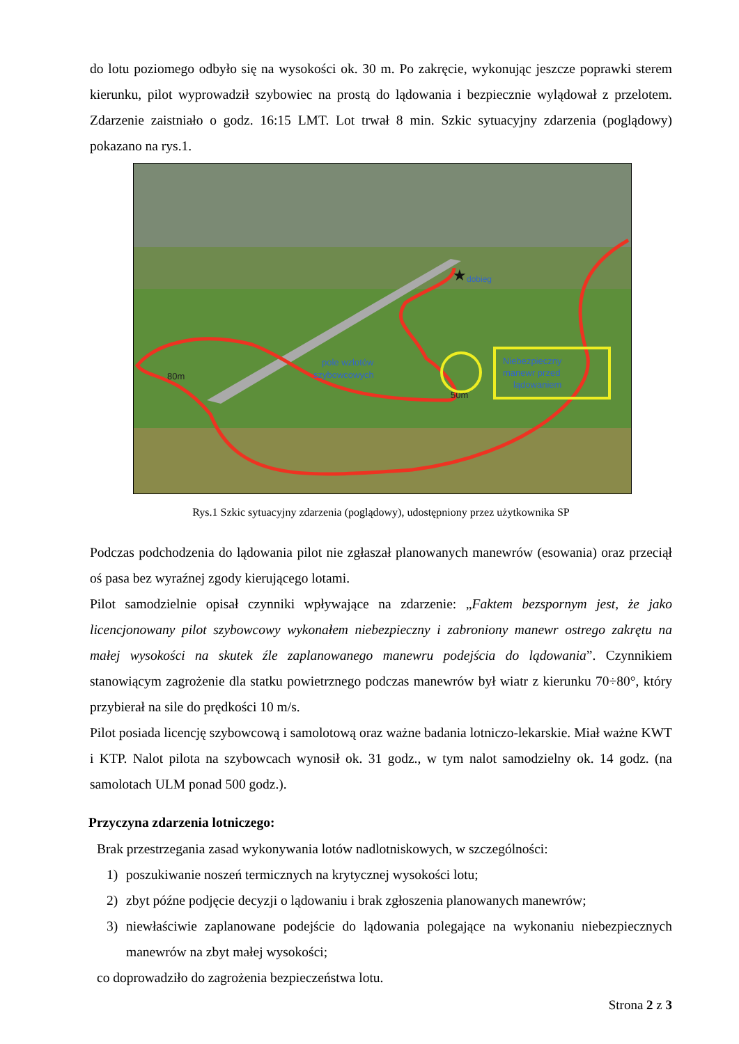do lotu poziomego odbyło się na wysokości ok. 30 m. Po zakręcie, wykonując jeszcze poprawki sterem kierunku, pilot wyprowadził szybowiec na prostą do lądowania i bezpiecznie wylądował z przelotem. Zdarzenie zaistniało o godz. 16:15 LMT. Lot trwał 8 min. Szkic sytuacyjny zdarzenia (poglądowy) pokazano na rys.1.
★
dobieg
80m
50m
pole wzlotów
szybowcowych
Niebezpieczny
manewr przed
lądowaniem
Rys.1 Szkic sytuacyjny zdarzenia (poglądowy), udostępniony przez użytkownika SP
Podczas podchodzenia do lądowania pilot nie zgłaszał planowanych manewrów (esowania) oraz przeciął oś pasa bez wyraźnej zgody kierującego lotami.
Pilot samodzielnie opisał czynniki wpływające na zdarzenie: „Faktem bezspornym jest, że jako licencjonowany pilot szybowcowy wykonałem niebezpieczny i zabroniony manewr ostrego zakrętu na małej wysokości na skutek źle zaplanowanego manewru podejścia do lądowania”. Czynnikiem stanowiącym zagrożenie dla statku powietrznego podczas manewrów był wiatr z kierunku 70÷80°, który przybierał na sile do prędkości 10 m/s.
Pilot posiada licencję szybowcową i samolotową oraz ważne badania lotniczo-lekarskie. Miał ważne KWT i KTP. Nalot pilota na szybowcach wynosił ok. 31 godz., w tym nalot samodzielny ok. 14 godz. (na samolotach ULM ponad 500 godz.).
Przyczyna zdarzenia lotniczego:
Brak przestrzegania zasad wykonywania lotów nadlotniskowych, w szczególności:
1) poszukiwanie noszeń termicznych na krytycznej wysokości lotu;
2) zbyt późne podjęcie decyzji o lądowaniu i brak zgłoszenia planowanych manewrów;
3) niewłaściwie zaplanowane podejście do lądowania polegające na wykonaniu niebezpiecznych manewrów na zbyt małej wysokości;
co doprowadziło do zagrożenia bezpieczeństwa lotu.
Strona 2 z 3